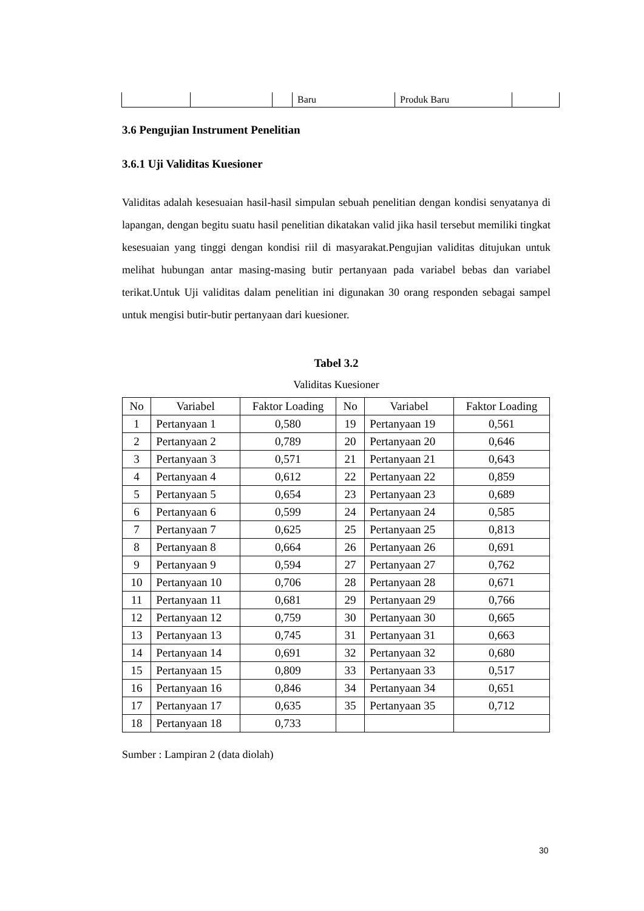| | | | Baru | Produk Baru | |
3.6 Pengujian Instrument Penelitian
3.6.1 Uji Validitas Kuesioner
Validitas adalah kesesuaian hasil-hasil simpulan sebuah penelitian dengan kondisi senyatanya di lapangan, dengan begitu suatu hasil penelitian dikatakan valid jika hasil tersebut memiliki tingkat kesesuaian yang tinggi dengan kondisi riil di masyarakat.Pengujian validitas ditujukan untuk melihat hubungan antar masing-masing butir pertanyaan pada variabel bebas dan variabel terikat.Untuk Uji validitas dalam penelitian ini digunakan 30 orang responden sebagai sampel untuk mengisi butir-butir pertanyaan dari kuesioner.
Tabel 3.2
Validitas Kuesioner
| No | Variabel | Faktor Loading | No | Variabel | Faktor Loading |
| --- | --- | --- | --- | --- | --- |
| 1 | Pertanyaan 1 | 0,580 | 19 | Pertanyaan 19 | 0,561 |
| 2 | Pertanyaan 2 | 0,789 | 20 | Pertanyaan 20 | 0,646 |
| 3 | Pertanyaan 3 | 0,571 | 21 | Pertanyaan 21 | 0,643 |
| 4 | Pertanyaan 4 | 0,612 | 22 | Pertanyaan 22 | 0,859 |
| 5 | Pertanyaan 5 | 0,654 | 23 | Pertanyaan 23 | 0,689 |
| 6 | Pertanyaan 6 | 0,599 | 24 | Pertanyaan 24 | 0,585 |
| 7 | Pertanyaan 7 | 0,625 | 25 | Pertanyaan 25 | 0,813 |
| 8 | Pertanyaan 8 | 0,664 | 26 | Pertanyaan 26 | 0,691 |
| 9 | Pertanyaan 9 | 0,594 | 27 | Pertanyaan 27 | 0,762 |
| 10 | Pertanyaan 10 | 0,706 | 28 | Pertanyaan 28 | 0,671 |
| 11 | Pertanyaan 11 | 0,681 | 29 | Pertanyaan 29 | 0,766 |
| 12 | Pertanyaan 12 | 0,759 | 30 | Pertanyaan 30 | 0,665 |
| 13 | Pertanyaan 13 | 0,745 | 31 | Pertanyaan 31 | 0,663 |
| 14 | Pertanyaan 14 | 0,691 | 32 | Pertanyaan 32 | 0,680 |
| 15 | Pertanyaan 15 | 0,809 | 33 | Pertanyaan 33 | 0,517 |
| 16 | Pertanyaan 16 | 0,846 | 34 | Pertanyaan 34 | 0,651 |
| 17 | Pertanyaan 17 | 0,635 | 35 | Pertanyaan 35 | 0,712 |
| 18 | Pertanyaan 18 | 0,733 | | | |
Sumber : Lampiran 2 (data diolah)
30